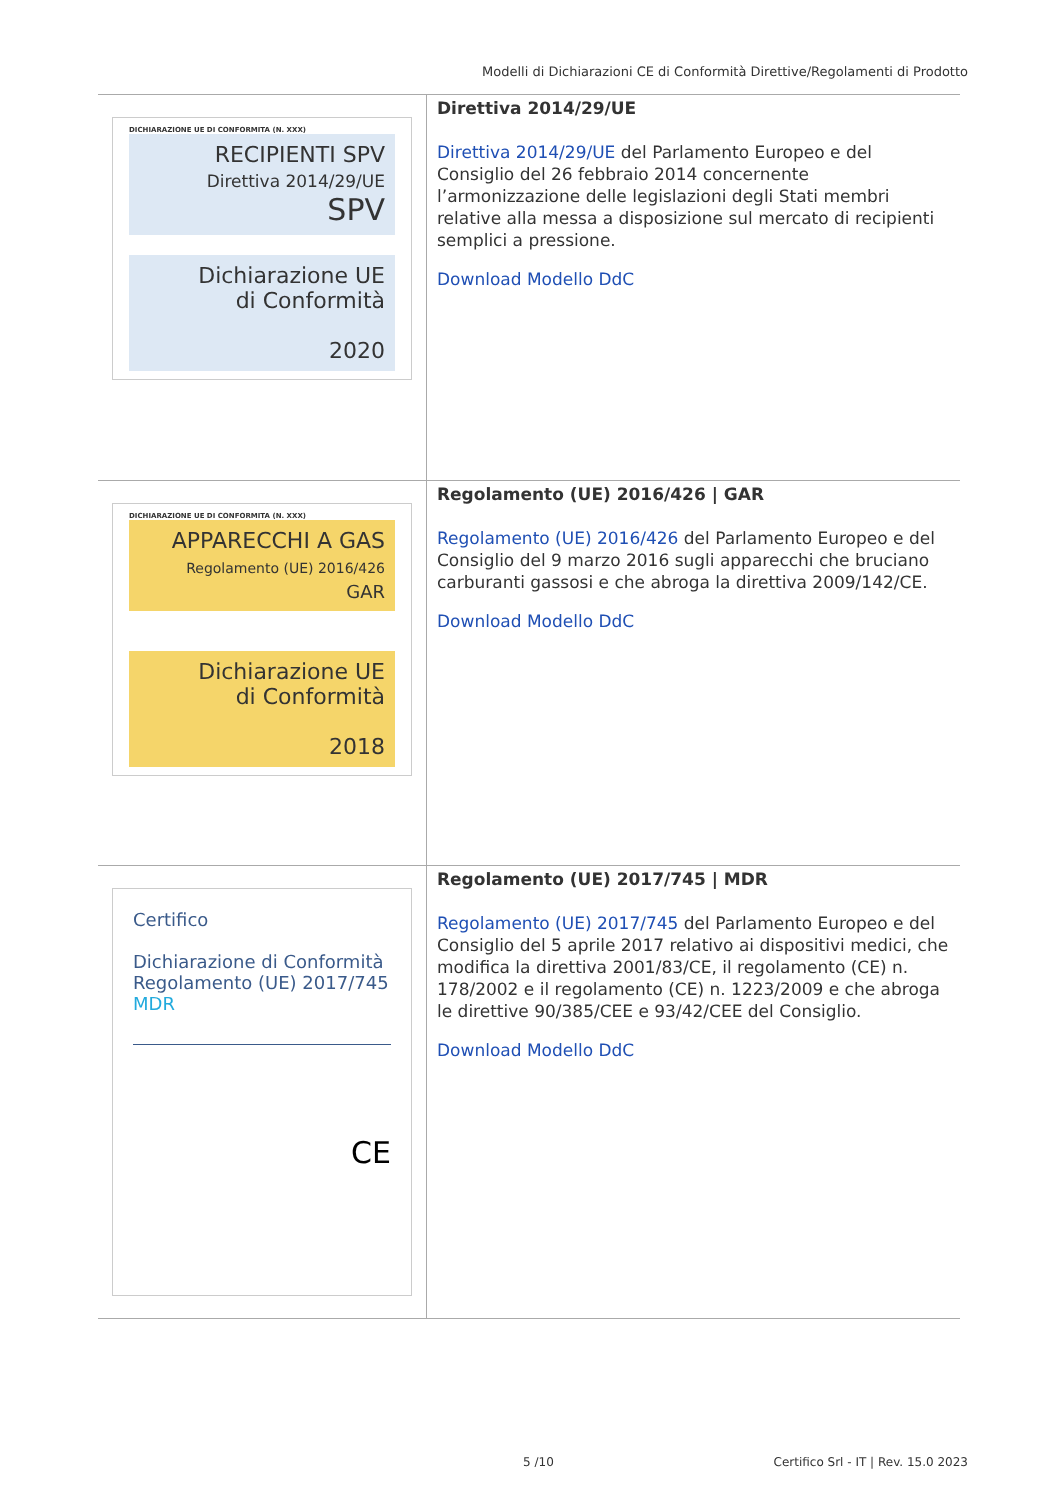Modelli di Dichiarazioni CE di Conformità Direttive/Regolamenti di Prodotto
| DICHIARAZIONE UE DI CONFORMITA (N. XXX) RECIPIENTI SPV Direttiva 2014/29/UE SPV Dichiarazione UE di Conformità 2020 | Direttiva 2014/29/UE Direttiva 2014/29/UE del Parlamento Europeo e del Consiglio del 26 febbraio 2014 concernente l’armonizzazione delle legislazioni degli Stati membri relative alla messa a disposizione sul mercato di recipienti semplici a pressione. Download Modello DdC |
| DICHIARAZIONE UE DI CONFORMITA (N. XXX) APPARECCHI A GAS Regolamento (UE) 2016/426 GAR Dichiarazione UE di Conformità 2018 | Regolamento (UE) 2016/426 / GAR Regolamento (UE) 2016/426 del Parlamento Europeo e del Consiglio del 9 marzo 2016 sugli apparecchi che bruciano carburanti gassosi e che abroga la direttiva 2009/142/CE. Download Modello DdC |
| Certifico Dichiarazione di Conformità Regolamento (UE) 2017/745 MDR CE | Regolamento (UE) 2017/745 / MDR Regolamento (UE) 2017/745 del Parlamento Europeo e del Consiglio del 5 aprile 2017 relativo ai dispositivi medici, che modifica la direttiva 2001/83/CE, il regolamento (CE) n. 178/2002 e il regolamento (CE) n. 1223/2009 e che abroga le direttive 90/385/CEE e 93/42/CEE del Consiglio. Download Modello DdC |
5 /10
Certifico Srl - IT | Rev. 15.0 2023